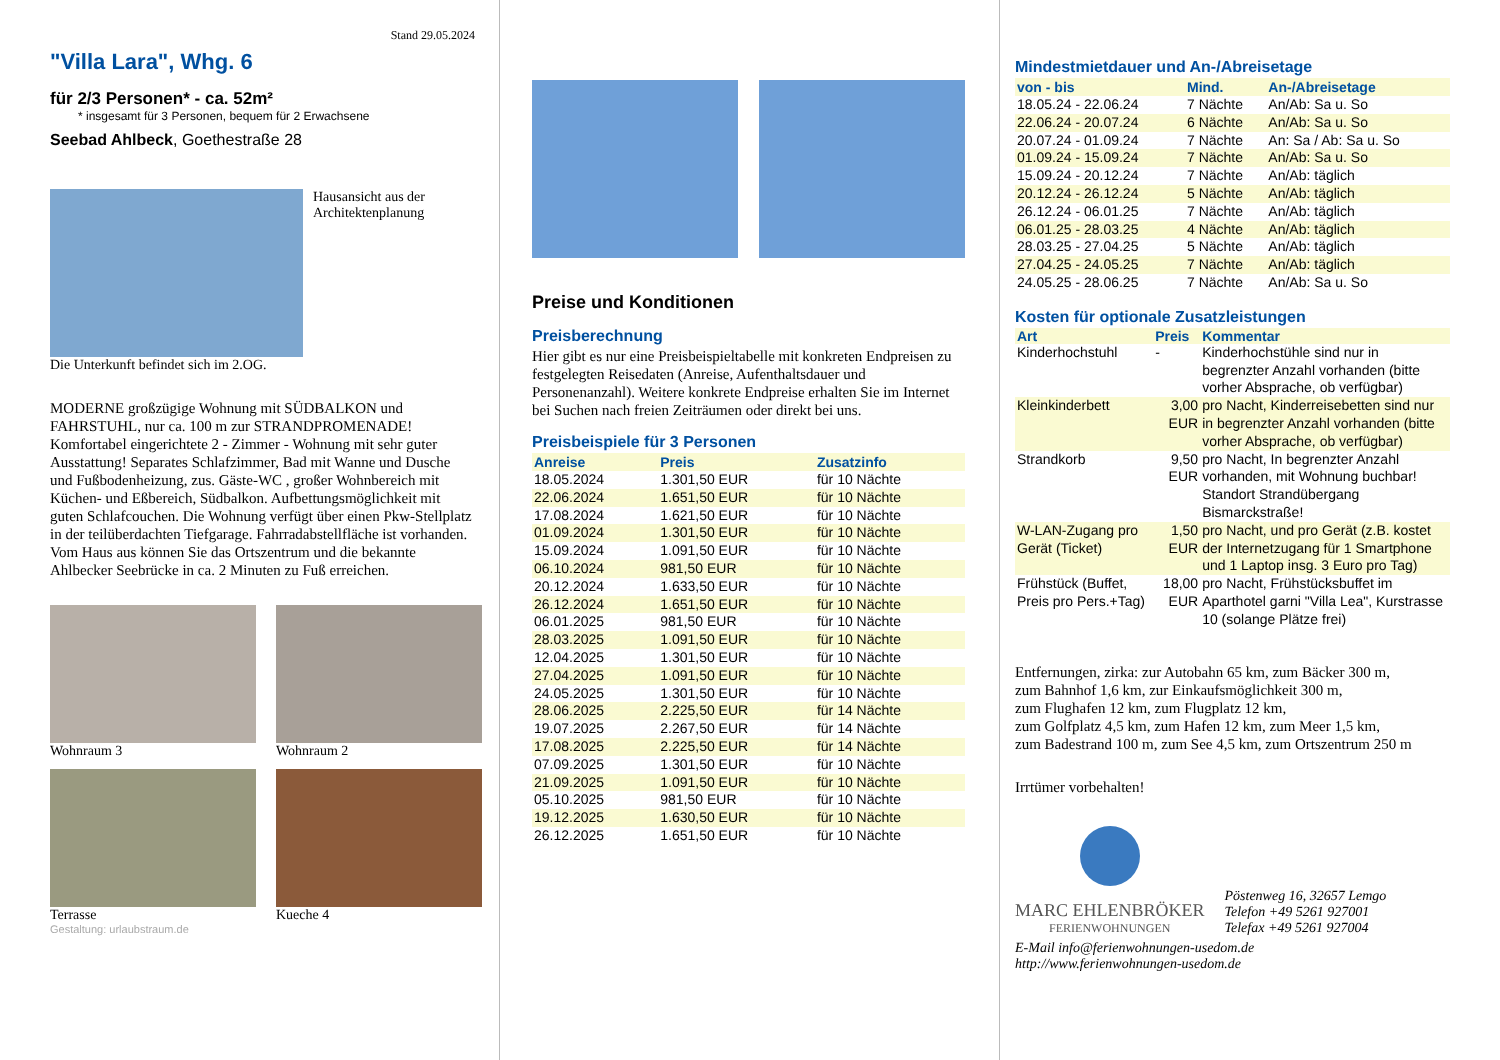Stand 29.05.2024
"Villa Lara", Whg. 6
für 2/3 Personen* - ca. 52m²
* insgesamt für 3 Personen, bequem für 2 Erwachsene
Seebad Ahlbeck, Goethestraße 28
Hausansicht aus der
Architektenplanung
Die Unterkunft befindet sich im 2.OG.
MODERNE großzügige Wohnung mit SÜDBALKON und FAHRSTUHL, nur ca. 100 m zur STRANDPROMENADE! Komfortabel eingerichtete 2 - Zimmer - Wohnung mit sehr guter Ausstattung! Separates Schlafzimmer, Bad mit Wanne und Dusche und Fußbodenheizung, zus. Gäste-WC , großer Wohnbereich mit Küchen- und Eßbereich, Südbalkon. Aufbettungsmöglichkeit mit guten Schlafcouchen. Die Wohnung verfügt über einen Pkw-Stellplatz in der teilüberdachten Tiefgarage. Fahrradabstellfläche ist vorhanden. Vom Haus aus können Sie das Ortszentrum und die bekannte Ahlbecker Seebrücke in ca. 2 Minuten zu Fuß erreichen.
Wohnraum 3 Wohnraum 2
Terrasse Kueche 4
Gestaltung: urlaubstraum.de
Preise und Konditionen
Preisberechnung
Hier gibt es nur eine Preisbeispieltabelle mit konkreten Endpreisen zu festgelegten Reisedaten (Anreise, Aufenthaltsdauer und Personenanzahl). Weitere konkrete Endpreise erhalten Sie im Internet bei Suchen nach freien Zeiträumen oder direkt bei uns.
Preisbeispiele für 3 Personen
| Anreise | Preis | Zusatzinfo |
| --- | --- | --- |
| 18.05.2024 | 1.301,50 EUR | für 10 Nächte |
| 22.06.2024 | 1.651,50 EUR | für 10 Nächte |
| 17.08.2024 | 1.621,50 EUR | für 10 Nächte |
| 01.09.2024 | 1.301,50 EUR | für 10 Nächte |
| 15.09.2024 | 1.091,50 EUR | für 10 Nächte |
| 06.10.2024 | 981,50 EUR | für 10 Nächte |
| 20.12.2024 | 1.633,50 EUR | für 10 Nächte |
| 26.12.2024 | 1.651,50 EUR | für 10 Nächte |
| 06.01.2025 | 981,50 EUR | für 10 Nächte |
| 28.03.2025 | 1.091,50 EUR | für 10 Nächte |
| 12.04.2025 | 1.301,50 EUR | für 10 Nächte |
| 27.04.2025 | 1.091,50 EUR | für 10 Nächte |
| 24.05.2025 | 1.301,50 EUR | für 10 Nächte |
| 28.06.2025 | 2.225,50 EUR | für 14 Nächte |
| 19.07.2025 | 2.267,50 EUR | für 14 Nächte |
| 17.08.2025 | 2.225,50 EUR | für 14 Nächte |
| 07.09.2025 | 1.301,50 EUR | für 10 Nächte |
| 21.09.2025 | 1.091,50 EUR | für 10 Nächte |
| 05.10.2025 | 981,50 EUR | für 10 Nächte |
| 19.12.2025 | 1.630,50 EUR | für 10 Nächte |
| 26.12.2025 | 1.651,50 EUR | für 10 Nächte |
Mindestmietdauer und An-/Abreisetage
| von - bis | Mind. | An-/Abreisetage |
| --- | --- | --- |
| 18.05.24 - 22.06.24 | 7 Nächte | An/Ab: Sa u. So |
| 22.06.24 - 20.07.24 | 6 Nächte | An/Ab: Sa u. So |
| 20.07.24 - 01.09.24 | 7 Nächte | An: Sa / Ab: Sa u. So |
| 01.09.24 - 15.09.24 | 7 Nächte | An/Ab: Sa u. So |
| 15.09.24 - 20.12.24 | 7 Nächte | An/Ab: täglich |
| 20.12.24 - 26.12.24 | 5 Nächte | An/Ab: täglich |
| 26.12.24 - 06.01.25 | 7 Nächte | An/Ab: täglich |
| 06.01.25 - 28.03.25 | 4 Nächte | An/Ab: täglich |
| 28.03.25 - 27.04.25 | 5 Nächte | An/Ab: täglich |
| 27.04.25 - 24.05.25 | 7 Nächte | An/Ab: täglich |
| 24.05.25 - 28.06.25 | 7 Nächte | An/Ab: Sa u. So |
Kosten für optionale Zusatzleistungen
| Art | Preis | Kommentar |
| --- | --- | --- |
| Kinderhochstuhl | - | Kinderhochstühle sind nur in begrenzter Anzahl vorhanden (bitte vorher Absprache, ob verfügbar) |
| Kleinkinderbett | 3,00 EUR | pro Nacht, Kinderreisebetten sind nur in begrenzter Anzahl vorhanden (bitte vorher Absprache, ob verfügbar) |
| Strandkorb | 9,50 EUR | pro Nacht, In begrenzter Anzahl vorhanden, mit Wohnung buchbar! Standort Strandübergang Bismarckstraße! |
| W-LAN-Zugang pro Gerät (Ticket) | 1,50 EUR | pro Nacht, und pro Gerät (z.B. kostet der Internetzugang für 1 Smartphone und 1 Laptop insg. 3 Euro pro Tag) |
| Frühstück (Buffet, Preis pro Pers.+Tag) | 18,00 EUR | pro Nacht, Frühstücksbuffet im Aparthotel garni "Villa Lea", Kurstrasse 10 (solange Plätze frei) |
Entfernungen, zirka: zur Autobahn 65 km, zum Bäcker 300 m,
zum Bahnhof 1,6 km, zur Einkaufsmöglichkeit 300 m,
zum Flughafen 12 km, zum Flugplatz 12 km,
zum Golfplatz 4,5 km, zum Hafen 12 km, zum Meer 1,5 km,
zum Badestrand 100 m, zum See 4,5 km, zum Ortszentrum 250 m
Irrtümer vorbehalten!
MARC EHLENBRÖKER
FERIENWOHNUNGEN
Pöstenweg 16, 32657 Lemgo
Telefon +49 5261 927001
Telefax +49 5261 927004
E-Mail info@ferienwohnungen-usedom.de
http://www.ferienwohnungen-usedom.de